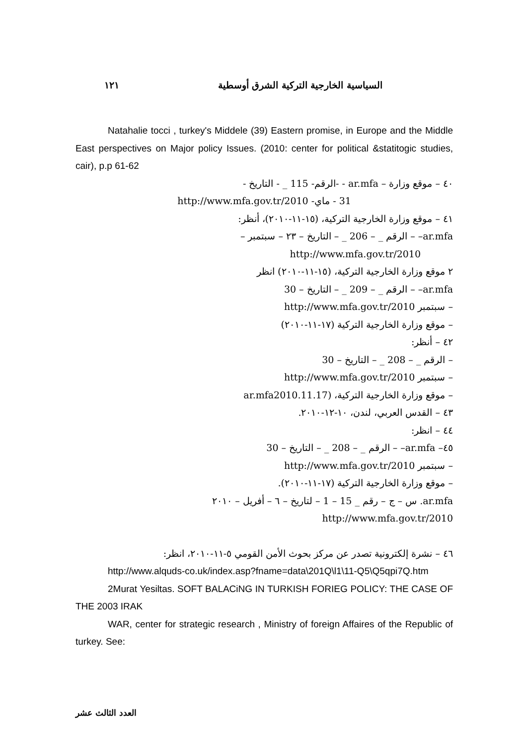السياسية الخارجية التركية الشرق أوسطية ١٢١
Natahalie tocci , turkey's Middele (39) Eastern promise, in Europe and the Middle East perspectives on Major policy Issues. (2010: center for political &statitogic studies, cair), p.p 61-62
٤٠ – موقع وزارة – ar.mfa - -الرقم- 115 _ - التاريخ -
31 - ماي- http://www.mfa.gov.tr/2010
٤١ – موقع وزارة الخارجية التركية، (١٥-١١-٢٠١٠)، أنظر:
ar.mfa– – الرقم _ – 206 _ – التاريخ – ٢٣ – سبتمبر –
http://www.mfa.gov.tr/2010
٢ موقع وزارة الخارجية التركية، (١٥-١١-٢٠١٠) انظر
ar.mfa– – الرقم _ – 209 _ – التاريخ – 30
– سبتمبر http://www.mfa.gov.tr/2010
– موقع وزارة الخارجية التركية (١٧-١١-٢٠١٠)
٤٢ – أنظر:
– الرقم _ – 208 _ – التاريخ – 30
– سبتمبر http://www.mfa.gov.tr/2010
– موقع وزارة الخارجية التركية، (ar.mfa2010.11.17
٤٣ – القدس العربي، لندن، ١٠-١٢-٢٠١٠.
٤٤ – انظر:
٤٥– ar.mfa– – الرقم _ – 208 _ – التاريخ – 30
– سبتمبر http://www.mfa.gov.tr/2010
– موقع وزارة الخارجية التركية (١٧-١١-٢٠١٠).
ar.mfa. س – ج – رقم _ 15 – 1 – لتاريخ – ٦ – أفريل – ٢٠١٠
http://www.mfa.gov.tr/2010
٤٦ – نشرة إلكترونية تصدر عن مركز بحوث الأمن القومي ٥-١١-٢٠١٠، انظر:
http://www.alquds-co.uk/index.asp?fname=data\201Q\l1\11-Q5\Q5qpi7Q.htm
2Murat Yesiltas. SOFT BALACiNG IN TURKISH FORIEG POLICY: THE CASE OF THE 2003 IRAK
WAR, center for strategic research , Ministry of foreign Affaires of the Republic of turkey. See:
العدد الثالث عشر